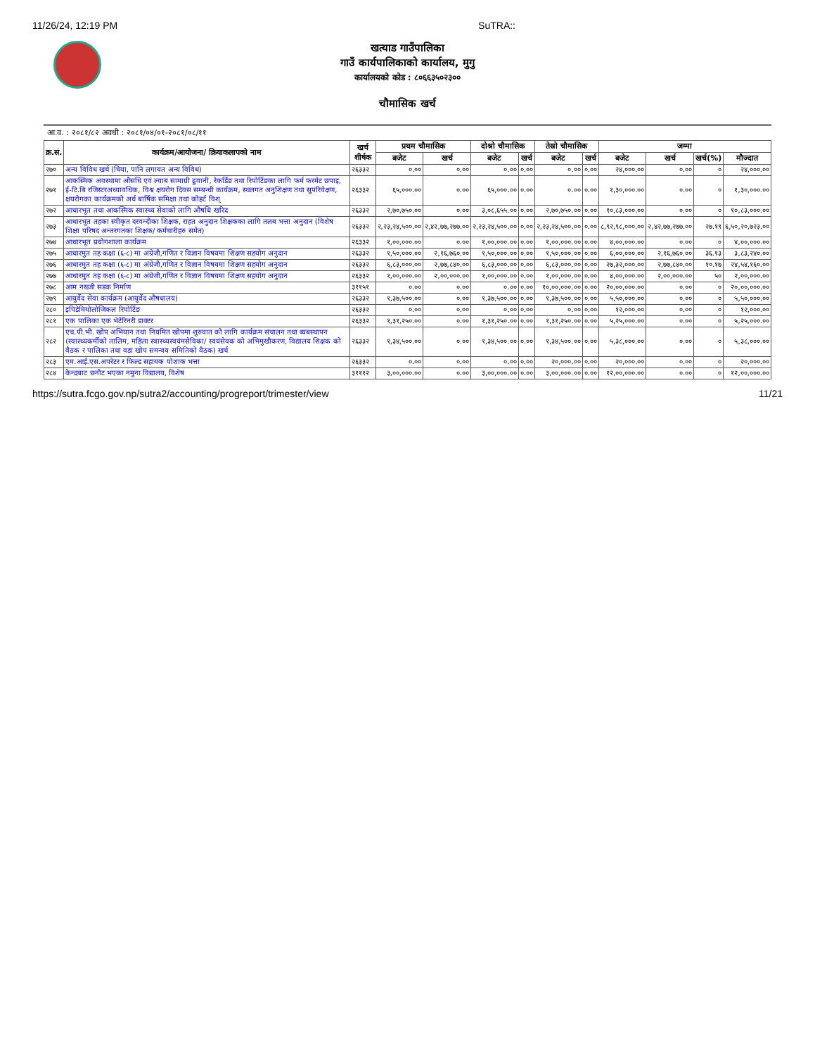11/26/24, 12:19 PM SuTRA::
खत्याड गाउँपालिका
गाउँ कार्यपालिकाको कार्यालय, मुगु
कार्यालयको कोड : ८०६६३५०२३००
चौमासिक खर्च
आ.व. : २०८१/८२ अवधी : २०८१/०४/०१-२०८१/०८/११
| क्र.सं. | कार्यक्रम/आयोजना/ क्रियाकलापको नाम | खर्च शीर्षक | प्रथम चौमासिक | | दोश्रो चौमासिक | | तेस्रो चौमासिक | | जम्मा | | | |
| --- | --- | --- | --- | --- | --- | --- | --- | --- | --- | --- | --- | --- |
| | | | बजेट | खर्च | बजेट | खर्च | बजेट | खर्च | बजेट | खर्च | खर्च(%) | मौज्दात |
| २७० | अन्य विविध खर्च (चिया, पानि लगायत अन्य विविध) | २६३३२ | ०.०० | ०.०० | ०.०० | ०.०० | ०.०० | ०.०० | २४,०००.०० | ०.०० | ० | २४,०००.०० |
| २७१ | आकस्मिक अवस्थामा औसधि एवं ल्याब सामाग्री ढुवानी, रेकर्डिङ तथा रिपोर्टिङका लागि फर्म फरमेट छपाइ, ई-टि.बि रजिस्टरअध्यावधिक, विश्व क्षयरोग दिवस सम्बन्धी कार्यक्रम, स्थलगत अनुशिक्षण तथा सुपरिवेक्षण, क्षयरोगका कार्यक्रमको अर्ध बार्षिक समिक्षा तथा कोहर्ट विश् | २६३३२ | ६५,०००.०० | ०.०० | ६५,०००.०० | ०.०० | ०.०० | ०.०० | १,३०,०००.०० | ०.०० | ० | १,३०,०००.०० |
| २७२ | आधारभूत तथा आकस्मिक स्वास्थ्य सेवाको लागि औषधि खरिद | २६३३२ | २,७०,७५०.०० | ०.०० | ३,०८,६५५.०० | ०.०० | २,७०,७५०.०० | ०.०० | १०,८३,०००.०० | ०.०० | ० | १०,८३,०००.०० |
| २७३ | आधारभूत तहका स्वीकृत दरवन्दीका शिक्षक, राहत अनुदान शिक्षकका लागि तलब भत्ता अनुदान (विशेष शिक्षा परिषद अन्तरगतका शिक्षक/ कर्मचारीहरु समेत) | २६३३२ | २,२३,२४,५००.०० | २,४२,७७,२७७.०० | २,२३,२४,५००.०० | ०.०० | २,२३,२४,५००.०० | ०.०० | ८,९२,९८,०००.०० | २,४२,७७,२७७.०० | २७.१९ | ६,५०,२०,७२३.०० |
| २७४ | आधारभूत प्रयोगशाला कार्यक्रम | २६३३२ | १,००,०००.०० | ०.०० | १,००,०००.०० | ०.०० | १,००,०००.०० | ०.०० | ४,००,०००.०० | ०.०० | ० | ४,००,०००.०० |
| २७५ | आधारमुत तह कक्षा (६-८) मा अंग्रेजी,गणित र विज्ञान विषयमा शिक्षण सहयोग अनुदान | २६३३२ | १,५०,०००.०० | २,१६,७६०.०० | १,५०,०००.०० | ०.०० | १,५०,०००.०० | ०.०० | ६,००,०००.०० | २,१६,७६०.०० | ३६.१३ | ३,८३,२४०.०० |
| २७६ | आधारमुत तह कक्षा (६-८) मा अंग्रेजी,गणित र विज्ञान विषयमा शिक्षण सहयोग अनुदान | २६३३२ | ६,८३,०००.०० | २,७७,८४०.०० | ६,८३,०००.०० | ०.०० | ६,८३,०००.०० | ०.०० | २७,३२,०००.०० | २,७७,८४०.०० | १०.१७ | २४,५४,१६०.०० |
| २७७ | आधारमुत तह कक्षा (६-८) मा अंग्रेजी,गणित र विज्ञान विषयमा शिक्षण सहयोग अनुदान | २६३३२ | १,००,०००.०० | २,००,०००.०० | १,००,०००.०० | ०.०० | १,००,०००.०० | ०.०० | ४,००,०००.०० | २,००,०००.०० | ५० | २,००,०००.०० |
| २७८ | आम नख्जी सडक निर्माण | ३११५१ | ०.०० | ०.०० | ०.०० | ०.०० | १०,००,०००.०० | ०.०० | २०,००,०००.०० | ०.०० | ० | २०,००,०००.०० |
| २७९ | आयुर्वेद सेवा कार्यक्रम (आयुर्वेद औषधालय) | २६३३२ | १,३७,५००.०० | ०.०० | १,३७,५००.०० | ०.०० | १,३७,५००.०० | ०.०० | ५,५०,०००.०० | ०.०० | ० | ५,५०,०००.०० |
| २८० | इपिडेमियोलोजिकल रिपोर्टिङ | २६३३२ | ०.०० | ०.०० | ०.०० | ०.०० | ०.०० | ०.०० | १२,०००.०० | ०.०० | ० | १२,०००.०० |
| २८१ | एक पालिका एक भेटेरिनरी डाक्टर | २६३३२ | १,३१,२५०.०० | ०.०० | १,३१,२५०.०० | ०.०० | १,३१,२५०.०० | ०.०० | ५,२५,०००.०० | ०.०० | ० | ५,२५,०००.०० |
| २८२ | एच.पी.भी. खोप अभियान तथा नियमित खोपमा शुरुवात को लागि कार्यक्रम संचालन तथा ब्यबस्थापन (स्वास्थ्यकर्मीको तालिम, महिला स्वास्थ्यस्वयंमसेविका/ स्वयंसेवक को अभिमुखीकरण, विद्यालय शिक्षक को वैठक र पालिका तथा वडा खोप समन्वय समितिको वैठक) खर्च | २६३३२ | १,३४,५००.०० | ०.०० | १,३४,५००.०० | ०.०० | १,३४,५००.०० | ०.०० | ५,३८,०००.०० | ०.०० | ० | ५,३८,०००.०० |
| २८३ | एम.आई.एस.अपरेटर र फिल्ड सहायक पोशाक भत्ता | २६३३२ | ०.०० | ०.०० | ०.०० | ०.०० | २०,०००.०० | ०.०० | २०,०००.०० | ०.०० | ० | २०,०००.०० |
| २८४ | केन्द्रबाट छनौट भएका नमुना विद्यालय, विशेष | ३१११२ | ३,००,०००.०० | ०.०० | ३,००,०००.०० | ०.०० | ३,००,०००.०० | ०.०० | १२,००,०००.०० | ०.०० | ० | १२,००,०००.०० |
https://sutra.fcgo.gov.np/sutra2/accounting/progreport/trimester/view 11/21